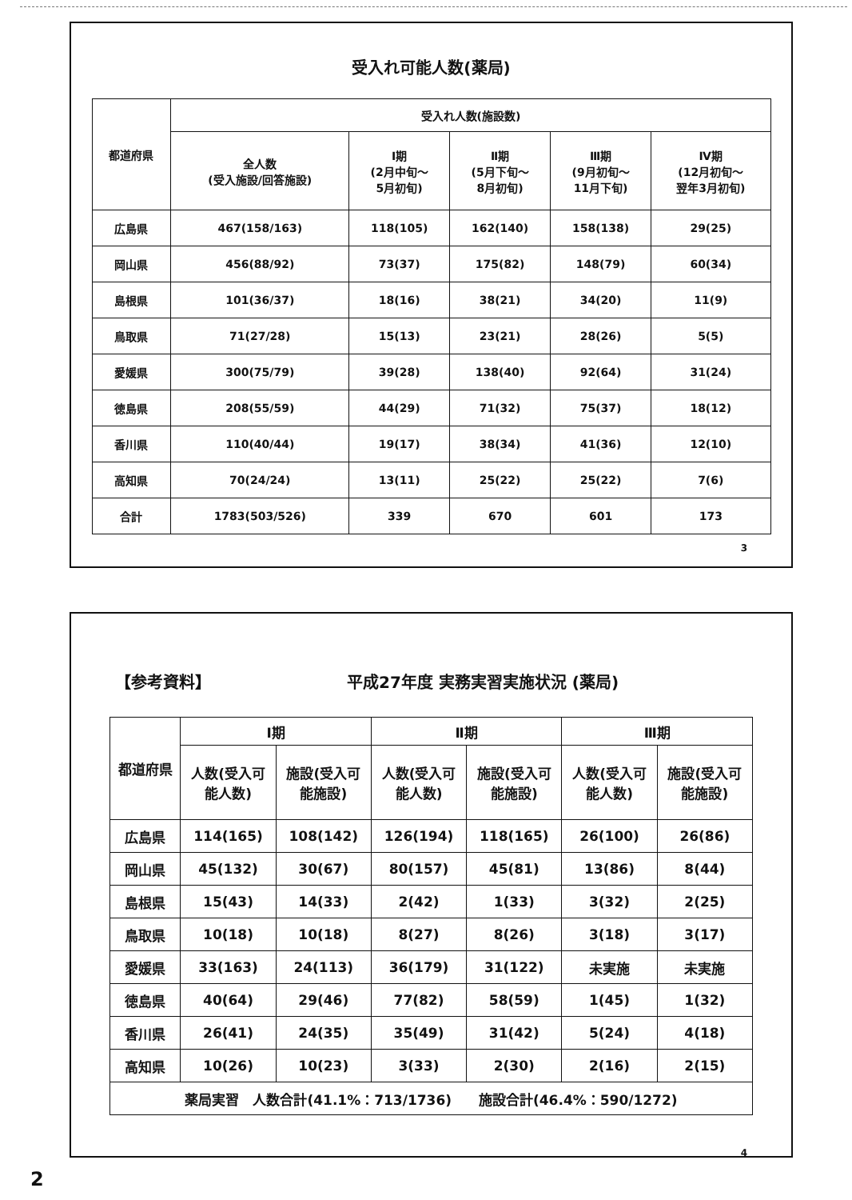受入れ可能人数(薬局)
| 都道府県 | 受入れ人数(施設数) | | | | |
| --- | --- | --- | --- | --- | --- |
| | 全人数 (受入施設/回答施設) | Ⅰ期 (2月中旬～ 5月初旬) | Ⅱ期 (5月下旬～ 8月初旬) | Ⅲ期 (9月初旬～ 11月下旬) | Ⅳ期 (12月初旬～ 翌年3月初旬) |
| 広島県 | 467(158/163) | 118(105) | 162(140) | 158(138) | 29(25) |
| 岡山県 | 456(88/92) | 73(37) | 175(82) | 148(79) | 60(34) |
| 島根県 | 101(36/37) | 18(16) | 38(21) | 34(20) | 11(9) |
| 鳥取県 | 71(27/28) | 15(13) | 23(21) | 28(26) | 5(5) |
| 愛媛県 | 300(75/79) | 39(28) | 138(40) | 92(64) | 31(24) |
| 徳島県 | 208(55/59) | 44(29) | 71(32) | 75(37) | 18(12) |
| 香川県 | 110(40/44) | 19(17) | 38(34) | 41(36) | 12(10) |
| 高知県 | 70(24/24) | 13(11) | 25(22) | 25(22) | 7(6) |
| 合計 | 1783(503/526) | 339 | 670 | 601 | 173 |
3
【参考資料】 平成27年度 実務実習実施状況 (薬局)
| 都道府県 | Ⅰ期 | | Ⅱ期 | | Ⅲ期 | |
| --- | --- | --- | --- | --- | --- | --- |
| | 人数(受入可 能人数) | 施設(受入可 能施設) | 人数(受入可 能人数) | 施設(受入可 能施設) | 人数(受入可 能人数) | 施設(受入可 能施設) |
| 広島県 | 114(165) | 108(142) | 126(194) | 118(165) | 26(100) | 26(86) |
| 岡山県 | 45(132) | 30(67) | 80(157) | 45(81) | 13(86) | 8(44) |
| 島根県 | 15(43) | 14(33) | 2(42) | 1(33) | 3(32) | 2(25) |
| 鳥取県 | 10(18) | 10(18) | 8(27) | 8(26) | 3(18) | 3(17) |
| 愛媛県 | 33(163) | 24(113) | 36(179) | 31(122) | 未実施 | 未実施 |
| 徳島県 | 40(64) | 29(46) | 77(82) | 58(59) | 1(45) | 1(32) |
| 香川県 | 26(41) | 24(35) | 35(49) | 31(42) | 5(24) | 4(18) |
| 高知県 | 10(26) | 10(23) | 3(33) | 2(30) | 2(16) | 2(15) |
| 薬局実習 人数合計(41.1%：713/1736) 施設合計(46.4%：590/1272) | | | | | | |
4
2